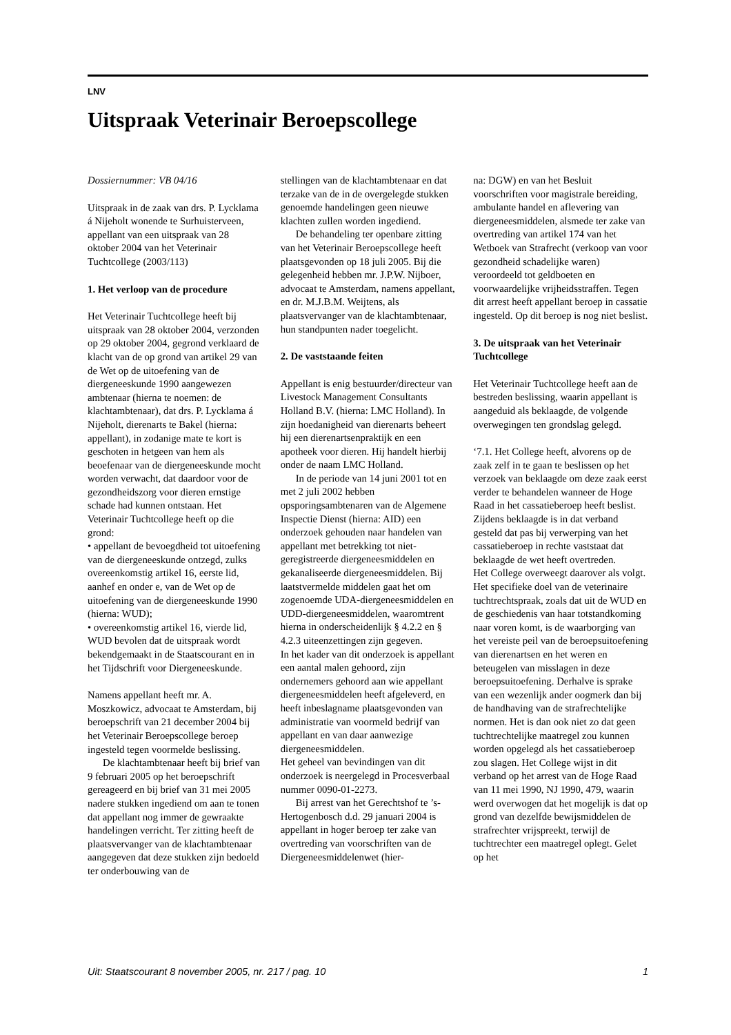LNV
Uitspraak Veterinair Beroepscollege
Dossiernummer: VB 04/16
Uitspraak in de zaak van drs. P. Lycklama á Nijeholt wonende te Surhuisterveen, appellant van een uitspraak van 28 oktober 2004 van het Veterinair Tuchtcollege (2003/113)
1. Het verloop van de procedure
Het Veterinair Tuchtcollege heeft bij uitspraak van 28 oktober 2004, verzonden op 29 oktober 2004, gegrond verklaard de klacht van de op grond van artikel 29 van de Wet op de uitoefening van de diergeneeskunde 1990 aangewezen ambtenaar (hierna te noemen: de klachtambtenaar), dat drs. P. Lycklama á Nijeholt, dierenarts te Bakel (hierna: appellant), in zodanige mate te kort is geschoten in hetgeen van hem als beoefenaar van de diergeneeskunde mocht worden verwacht, dat daardoor voor de gezondheidszorg voor dieren ernstige schade had kunnen ontstaan. Het Veterinair Tuchtcollege heeft op die grond:
• appellant de bevoegdheid tot uitoefening van de diergeneeskunde ontzegd, zulks overeenkomstig artikel 16, eerste lid, aanhef en onder e, van de Wet op de uitoefening van de diergeneeskunde 1990 (hierna: WUD);
• overeenkomstig artikel 16, vierde lid, WUD bevolen dat de uitspraak wordt bekendgemaakt in de Staatscourant en in het Tijdschrift voor Diergeneeskunde.
Namens appellant heeft mr. A. Moszkowicz, advocaat te Amsterdam, bij beroepschrift van 21 december 2004 bij het Veterinair Beroepscollege beroep ingesteld tegen voormelde beslissing.
De klachtambtenaar heeft bij brief van 9 februari 2005 op het beroepschrift gereageerd en bij brief van 31 mei 2005 nadere stukken ingediend om aan te tonen dat appellant nog immer de gewraakte handelingen verricht. Ter zitting heeft de plaatsvervanger van de klachtambtenaar aangegeven dat deze stukken zijn bedoeld ter onderbouwing van de
stellingen van de klachtambtenaar en dat terzake van de in de overgelegde stukken genoemde handelingen geen nieuwe klachten zullen worden ingediend.
De behandeling ter openbare zitting van het Veterinair Beroepscollege heeft plaatsgevonden op 18 juli 2005. Bij die gelegenheid hebben mr. J.P.W. Nijboer, advocaat te Amsterdam, namens appellant, en dr. M.J.B.M. Weijtens, als plaatsvervanger van de klachtambtenaar, hun standpunten nader toegelicht.
2. De vaststaande feiten
Appellant is enig bestuurder/directeur van Livestock Management Consultants Holland B.V. (hierna: LMC Holland). In zijn hoedanigheid van dierenarts beheert hij een dierenartsenpraktijk en een apotheek voor dieren. Hij handelt hierbij onder de naam LMC Holland.
In de periode van 14 juni 2001 tot en met 2 juli 2002 hebben opsporingsambtenaren van de Algemene Inspectie Dienst (hierna: AID) een onderzoek gehouden naar handelen van appellant met betrekking tot niet-geregistreerde diergeneesmiddelen en gekanaliseerde diergeneesmiddelen. Bij laatstvermelde middelen gaat het om zogenoemde UDA-diergeneesmiddelen en UDD-diergeneesmiddelen, waaromtrent hierna in onderscheidenlijk § 4.2.2 en § 4.2.3 uiteenzettingen zijn gegeven.
In het kader van dit onderzoek is appellant een aantal malen gehoord, zijn ondernemers gehoord aan wie appellant diergeneesmiddelen heeft afgeleverd, en heeft inbeslagname plaatsgevonden van administratie van voormeld bedrijf van appellant en van daar aanwezige diergeneesmiddelen.
Het geheel van bevindingen van dit onderzoek is neergelegd in Procesverbaal nummer 0090-01-2273.
Bij arrest van het Gerechtshof te ’s-Hertogenbosch d.d. 29 januari 2004 is appellant in hoger beroep ter zake van overtreding van voorschriften van de Diergeneesmiddelenwet (hier-
na: DGW) en van het Besluit voorschriften voor magistrale bereiding, ambulante handel en aflevering van diergeneesmiddelen, alsmede ter zake van overtreding van artikel 174 van het Wetboek van Strafrecht (verkoop van voor gezondheid schadelijke waren) veroordeeld tot geldboeten en voorwaardelijke vrijheidsstraffen. Tegen dit arrest heeft appellant beroep in cassatie ingesteld. Op dit beroep is nog niet beslist.
3. De uitspraak van het Veterinair Tuchtcollege
Het Veterinair Tuchtcollege heeft aan de bestreden beslissing, waarin appellant is aangeduid als beklaagde, de volgende overwegingen ten grondslag gelegd.
‘7.1. Het College heeft, alvorens op de zaak zelf in te gaan te beslissen op het verzoek van beklaagde om deze zaak eerst verder te behandelen wanneer de Hoge Raad in het cassatieberoep heeft beslist. Zijdens beklaagde is in dat verband gesteld dat pas bij verwerping van het cassatieberoep in rechte vaststaat dat beklaagde de wet heeft overtreden.
Het College overweegt daarover als volgt.
Het specifieke doel van de veterinaire tuchtrechtspraak, zoals dat uit de WUD en de geschiedenis van haar totstandkoming naar voren komt, is de waarborging van het vereiste peil van de beroepsuitoefening van dierenartsen en het weren en beteugelen van misslagen in deze beroepsuitoefening. Derhalve is sprake van een wezenlijk ander oogmerk dan bij de handhaving van de strafrechtelijke normen. Het is dan ook niet zo dat geen tuchtrechtelijke maatregel zou kunnen worden opgelegd als het cassatieberoep zou slagen. Het College wijst in dit verband op het arrest van de Hoge Raad van 11 mei 1990, NJ 1990, 479, waarin werd overwogen dat het mogelijk is dat op grond van dezelfde bewijsmiddelen de strafrechter vrijspreekt, terwijl de tuchtrechter een maatregel oplegt. Gelet op het
Uit: Staatscourant 8 november 2005, nr. 217 / pag. 10 1